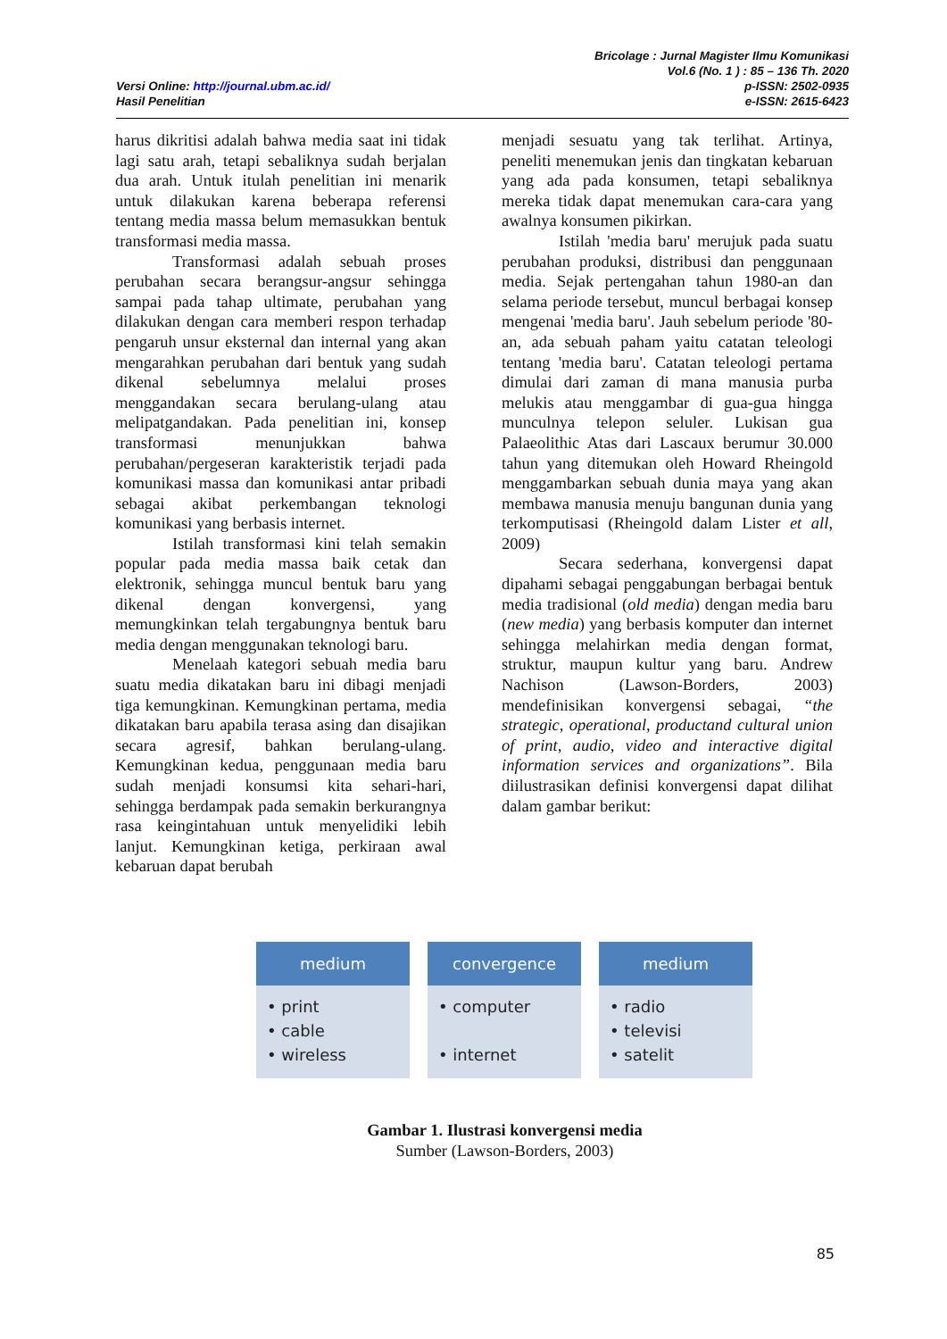Versi Online: http://journal.ubm.ac.id/
Hasil Penelitian
Bricolage : Jurnal Magister Ilmu Komunikasi
Vol.6 (No. 1 ) : 85 – 136 Th. 2020
p-ISSN: 2502-0935
e-ISSN: 2615-6423
harus dikritisi adalah bahwa media saat ini tidak lagi satu arah, tetapi sebaliknya sudah berjalan dua arah. Untuk itulah penelitian ini menarik untuk dilakukan karena beberapa referensi tentang media massa belum memasukkan bentuk transformasi media massa.
Transformasi adalah sebuah proses perubahan secara berangsur-angsur sehingga sampai pada tahap ultimate, perubahan yang dilakukan dengan cara memberi respon terhadap pengaruh unsur eksternal dan internal yang akan mengarahkan perubahan dari bentuk yang sudah dikenal sebelumnya melalui proses menggandakan secara berulang-ulang atau melipatgandakan. Pada penelitian ini, konsep transformasi menunjukkan bahwa perubahan/pergeseran karakteristik terjadi pada komunikasi massa dan komunikasi antar pribadi sebagai akibat perkembangan teknologi komunikasi yang berbasis internet.
Istilah transformasi kini telah semakin popular pada media massa baik cetak dan elektronik, sehingga muncul bentuk baru yang dikenal dengan konvergensi, yang memungkinkan telah tergabungnya bentuk baru media dengan menggunakan teknologi baru.
Menelaah kategori sebuah media baru suatu media dikatakan baru ini dibagi menjadi tiga kemungkinan. Kemungkinan pertama, media dikatakan baru apabila terasa asing dan disajikan secara agresif, bahkan berulang-ulang. Kemungkinan kedua, penggunaan media baru sudah menjadi konsumsi kita sehari-hari, sehingga berdampak pada semakin berkurangnya rasa keingintahuan untuk menyelidiki lebih lanjut. Kemungkinan ketiga, perkiraan awal kebaruan dapat berubah
menjadi sesuatu yang tak terlihat. Artinya, peneliti menemukan jenis dan tingkatan kebaruan yang ada pada konsumen, tetapi sebaliknya mereka tidak dapat menemukan cara-cara yang awalnya konsumen pikirkan.
Istilah 'media baru' merujuk pada suatu perubahan produksi, distribusi dan penggunaan media. Sejak pertengahan tahun 1980-an dan selama periode tersebut, muncul berbagai konsep mengenai 'media baru'. Jauh sebelum periode '80-an, ada sebuah paham yaitu catatan teleologi tentang 'media baru'. Catatan teleologi pertama dimulai dari zaman di mana manusia purba melukis atau menggambar di gua-gua hingga munculnya telepon seluler. Lukisan gua Palaeolithic Atas dari Lascaux berumur 30.000 tahun yang ditemukan oleh Howard Rheingold menggambarkan sebuah dunia maya yang akan membawa manusia menuju bangunan dunia yang terkomputisasi (Rheingold dalam Lister et all, 2009)
Secara sederhana, konvergensi dapat dipahami sebagai penggabungan berbagai bentuk media tradisional (old media) dengan media baru (new media) yang berbasis komputer dan internet sehingga melahirkan media dengan format, struktur, maupun kultur yang baru. Andrew Nachison (Lawson-Borders, 2003) mendefinisikan konvergensi sebagai, “the strategic, operational, productand cultural union of print, audio, video and interactive digital information services and organizations”. Bila diilustrasikan definisi konvergensi dapat dilihat dalam gambar berikut:
medium
• print
• cable
• wireless
convergence
• computer
• internet
medium
• radio
• televisi
• satelit
Gambar 1. Ilustrasi konvergensi media
Sumber (Lawson-Borders, 2003)
85